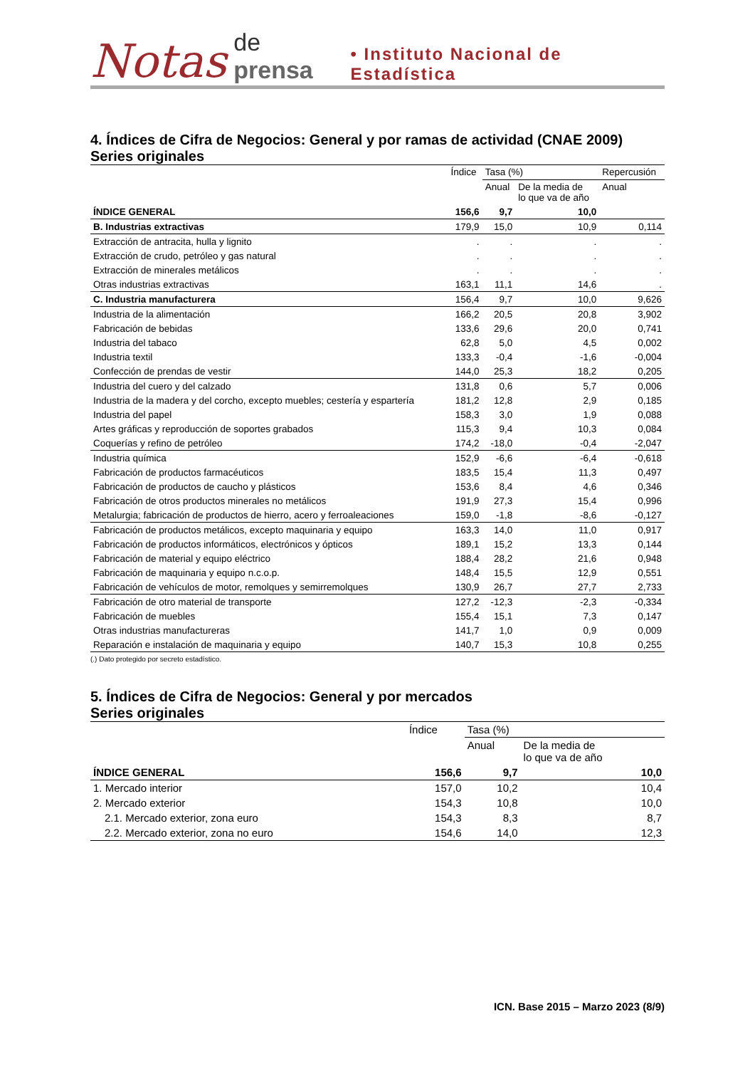Notas de prensa • Instituto Nacional de Estadística
4. Índices de Cifra de Negocios: General y por ramas de actividad (CNAE 2009)
Series originales
| | Índice | Tasa (%) | | Repercusión |
| --- | --- | --- | --- | --- |
| | | Anual | De la media de lo que va de año | Anual |
| ÍNDICE GENERAL | 156,6 | 9,7 | 10,0 | |
| B. Industrias extractivas | 179,9 | 15,0 | 10,9 | 0,114 |
| Extracción de antracita, hulla y lignito | . | . | . | . |
| Extracción de crudo, petróleo y gas natural | . | . | . | . |
| Extracción de minerales metálicos | . | . | . | . |
| Otras industrias extractivas | 163,1 | 11,1 | 14,6 | . |
| C. Industria manufacturera | 156,4 | 9,7 | 10,0 | 9,626 |
| Industria de la alimentación | 166,2 | 20,5 | 20,8 | 3,902 |
| Fabricación de bebidas | 133,6 | 29,6 | 20,0 | 0,741 |
| Industria del tabaco | 62,8 | 5,0 | 4,5 | 0,002 |
| Industria textil | 133,3 | -0,4 | -1,6 | -0,004 |
| Confección de prendas de vestir | 144,0 | 25,3 | 18,2 | 0,205 |
| Industria del cuero y del calzado | 131,8 | 0,6 | 5,7 | 0,006 |
| Industria de la madera y del corcho, excepto muebles; cestería y espartería | 181,2 | 12,8 | 2,9 | 0,185 |
| Industria del papel | 158,3 | 3,0 | 1,9 | 0,088 |
| Artes gráficas y reproducción de soportes grabados | 115,3 | 9,4 | 10,3 | 0,084 |
| Coquerías y refino de petróleo | 174,2 | -18,0 | -0,4 | -2,047 |
| Industria química | 152,9 | -6,6 | -6,4 | -0,618 |
| Fabricación de productos farmacéuticos | 183,5 | 15,4 | 11,3 | 0,497 |
| Fabricación de productos de caucho y plásticos | 153,6 | 8,4 | 4,6 | 0,346 |
| Fabricación de otros productos minerales no metálicos | 191,9 | 27,3 | 15,4 | 0,996 |
| Metalurgia; fabricación de productos de hierro, acero y ferroaleaciones | 159,0 | -1,8 | -8,6 | -0,127 |
| Fabricación de productos metálicos, excepto maquinaria y equipo | 163,3 | 14,0 | 11,0 | 0,917 |
| Fabricación de productos informáticos, electrónicos y ópticos | 189,1 | 15,2 | 13,3 | 0,144 |
| Fabricación de material y equipo eléctrico | 188,4 | 28,2 | 21,6 | 0,948 |
| Fabricación de maquinaria y equipo n.c.o.p. | 148,4 | 15,5 | 12,9 | 0,551 |
| Fabricación de vehículos de motor, remolques y semirremolques | 130,9 | 26,7 | 27,7 | 2,733 |
| Fabricación de otro material de transporte | 127,2 | -12,3 | -2,3 | -0,334 |
| Fabricación de muebles | 155,4 | 15,1 | 7,3 | 0,147 |
| Otras industrias manufactureras | 141,7 | 1,0 | 0,9 | 0,009 |
| Reparación e instalación de maquinaria y equipo | 140,7 | 15,3 | 10,8 | 0,255 |
(.) Dato protegido por secreto estadístico.
5. Índices de Cifra de Negocios: General y por mercados
Series originales
| | Índice | Tasa (%) | |
| --- | --- | --- | --- |
| | | Anual | De la media de lo que va de año |
| ÍNDICE GENERAL | 156,6 | 9,7 | 10,0 |
| 1. Mercado interior | 157,0 | 10,2 | 10,4 |
| 2. Mercado exterior | 154,3 | 10,8 | 10,0 |
| 2.1. Mercado exterior, zona euro | 154,3 | 8,3 | 8,7 |
| 2.2. Mercado exterior, zona no euro | 154,6 | 14,0 | 12,3 |
ICN. Base 2015 – Marzo 2023 (8/9)